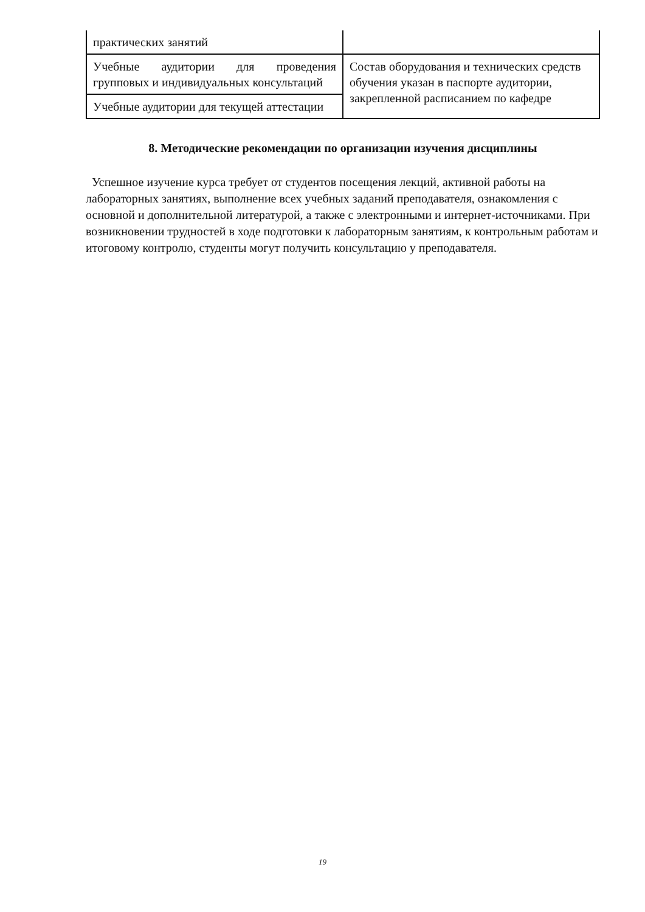| практических занятий | |
| Учебные аудитории для проведения групповых и индивидуальных консультаций | Состав оборудования и технических средств обучения указан в паспорте аудитории, закрепленной расписанием по кафедре |
| Учебные аудитории для текущей аттестации | |
8. Методические рекомендации по организации изучения дисциплины
Успешное изучение курса требует от студентов посещения лекций, активной работы на лабораторных занятиях, выполнение всех учебных заданий преподавателя, ознакомления с основной и дополнительной литературой, а также с электронными и интернет-источниками. При возникновении трудностей в ходе подготовки к лабораторным занятиям, к контрольным работам и итоговому контролю, студенты могут получить консультацию у преподавателя.
19